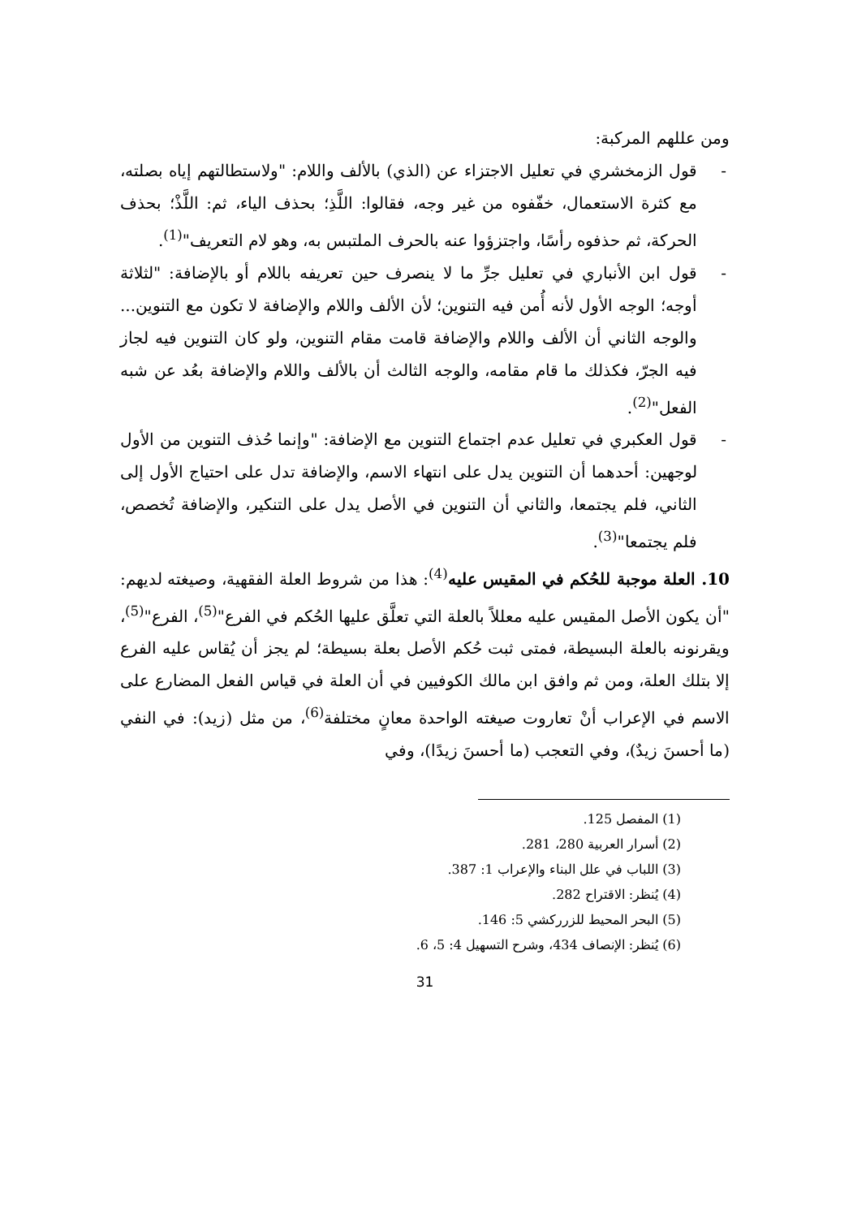ومن عللهم المركبة:
- قول الزمخشري في تعليل الاجتزاء عن (الذي) بالألف واللام: "ولاستطالتهم إياه بصلته، مع كثرة الاستعمال، خفّفوه من غير وجه، فقالوا: اللَّذِ؛ بحذف الياء، ثم: اللَّذْ؛ بحذف الحركة، ثم حذفوه رأسًا، واجتزؤوا عنه بالحرف الملتبس به، وهو لام التعريف"<sup>(1)</sup>.
- قول ابن الأنباري في تعليل جرِّ ما لا ينصرف حين تعريفه باللام أو بالإضافة: "لثلاثة أوجه؛ الوجه الأول لأنه أُمن فيه التنوين؛ لأن الألف واللام والإضافة لا تكون مع التنوين... والوجه الثاني أن الألف واللام والإضافة قامت مقام التنوين، ولو كان التنوين فيه لجاز فيه الجرّ، فكذلك ما قام مقامه، والوجه الثالث أن بالألف واللام والإضافة بعُد عن شبه الفعل"<sup>(2)</sup>.
- قول العكبري في تعليل عدم اجتماع التنوين مع الإضافة: "وإنما حُذف التنوين من الأول لوجهين: أحدهما أن التنوين يدل على انتهاء الاسم، والإضافة تدل على احتياج الأول إلى الثاني، فلم يجتمعا، والثاني أن التنوين في الأصل يدل على التنكير، والإضافة تُخصص، فلم يجتمعا"<sup>(3)</sup>.
10. العلة موجبة للحُكم في المقيس عليه<sup>(4)</sup>: هذا من شروط العلة الفقهية، وصيغته لديهم: "أن يكون الأصل المقيس عليه معللاً بالعلة التي تعلَّق عليها الحُكم في الفرع"<sup>(5)</sup>، الفرع"<sup>(5)</sup>، ويقرنونه بالعلة البسيطة، فمتى ثبت حُكم الأصل بعلة بسيطة؛ لم يجز أن يُقاس عليه الفرع إلا بتلك العلة، ومن ثم وافق ابن مالك الكوفيين في أن العلة في قياس الفعل المضارع على الاسم في الإعراب أنْ تعاروت صيغته الواحدة معانٍ مختلفة<sup>(6)</sup>، من مثل (زيد): في النفي (ما أحسنَ زيدٌ)، وفي التعجب (ما أحسنَ زيدًا)، وفي
(1) المفصل 125.
(2) أسرار العربية 280، 281.
(3) اللباب في علل البناء والإعراب 1: 387.
(4) يُنظر: الاقتراح 282.
(5) البحر المحيط للزرركشي 5: 146.
(6) يُنظر: الإنصاف 434، وشرح التسهيل 4: 5، 6.
31